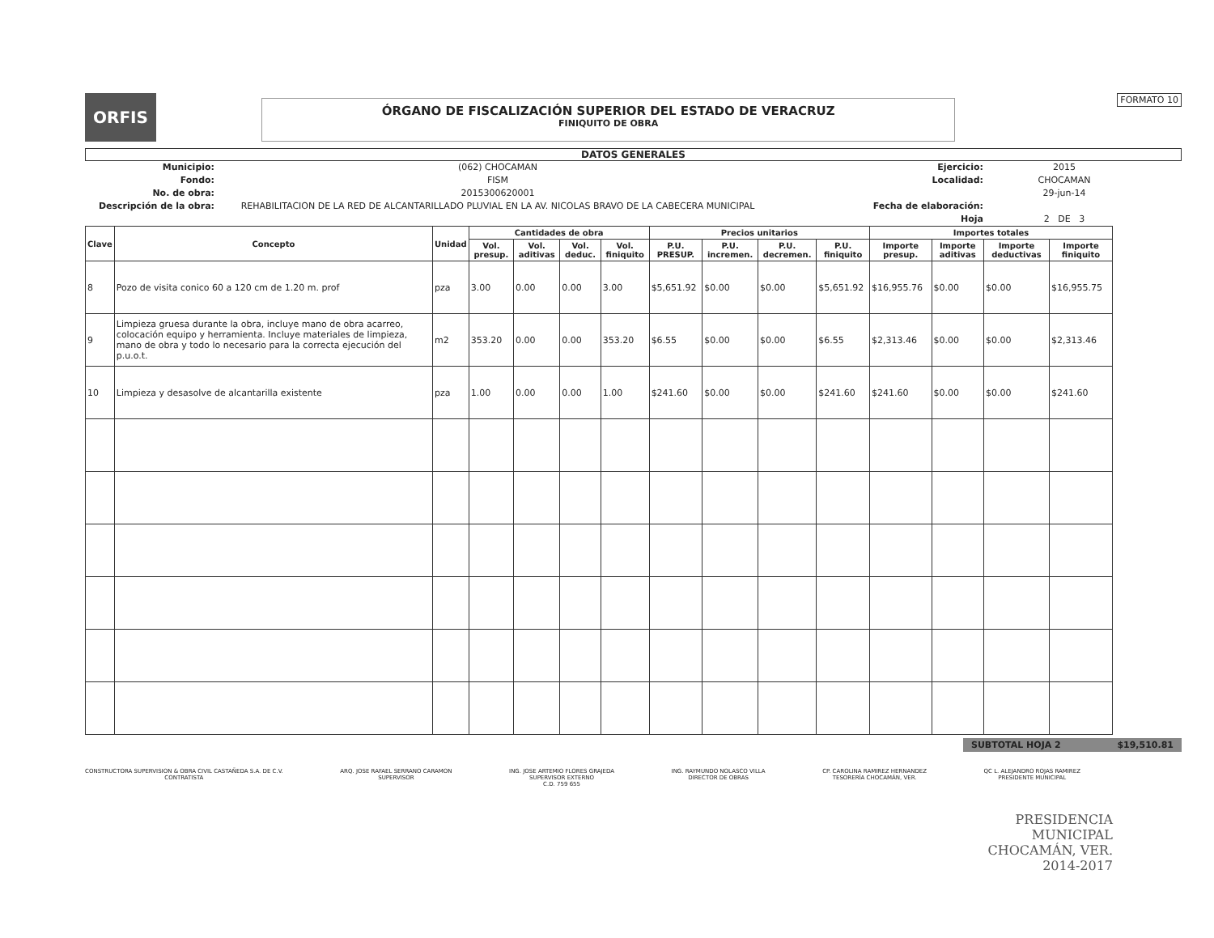ORFIS
ÓRGANO DE FISCALIZACIÓN SUPERIOR DEL ESTADO DE VERACRUZ
FINIQUITO DE OBRA
FORMATO 10
DATOS GENERALES
Municipio:
(062) CHOCAMAN
Ejercicio:
2015
Fondo:
FISM
Localidad:
CHOCAMAN
No. de obra:
2015300620001
29-jun-14
Descripción de la obra:
REHABILITACION DE LA RED DE ALCANTARILLADO PLUVIAL EN LA AV. NICOLAS BRAVO DE LA CABECERA MUNICIPAL
Fecha de elaboración:
Hoja
2 DE 3
| Clave | Concepto | Unidad | Cantidades de obra | | | | Precios unitarios | | | | Importes totales | | | |
| --- | --- | --- | --- | --- | --- | --- | --- | --- | --- | --- | --- | --- | --- | --- |
| | | | Vol. presup. | Vol. aditivas | Vol. deduc. | Vol. finiquito | P.U. PRESUP. | P.U. incremen. | P.U. decremen. | P.U. finiquito | Importe presup. | Importe aditivas | Importe deductivas | Importe finiquito |
| 8 | Pozo de visita conico 60 a 120 cm de 1.20 m. prof | pza | 3.00 | 0.00 | 0.00 | 3.00 | $5,651.92 | $0.00 | $0.00 | $5,651.92 | $16,955.76 | $0.00 | $0.00 | $16,955.75 |
| 9 | Limpieza gruesa durante la obra, incluye mano de obra acarreo, colocación equipo y herramienta. Incluye materiales de limpieza, mano de obra y todo lo necesario para la correcta ejecución del p.u.o.t. | m2 | 353.20 | 0.00 | 0.00 | 353.20 | $6.55 | $0.00 | $0.00 | $6.55 | $2,313.46 | $0.00 | $0.00 | $2,313.46 |
| 10 | Limpieza y desasolve de alcantarilla existente | pza | 1.00 | 0.00 | 0.00 | 1.00 | $241.60 | $0.00 | $0.00 | $241.60 | $241.60 | $0.00 | $0.00 | $241.60 |
SUBTOTAL HOJA 2 $19,510.81
CONSTRUCTORA SUPERVISION & OBRA CIVIL CASTAÑEDA S.A. DE C.V.
CONTRATISTA
ARQ. JOSE RAFAEL SERRANO CARAMON
SUPERVISOR
ING. JOSE ARTEMIO FLORES GRAJEDA
SUPERVISOR EXTERNO
C.D. 759 655
ING. RAYMUNDO NOLASCO VILLA
DIRECTOR DE OBRAS
CP. CAROLINA RAMIREZ HERNANDEZ
TESORERÍA CHOCAMÁN, VER.
QC L. ALEJANDRO ROJAS RAMIREZ
PRESIDENTE MUNICIPAL
PRESIDENCIA
MUNICIPAL
CHOCAMÁN, VER.
2014-2017